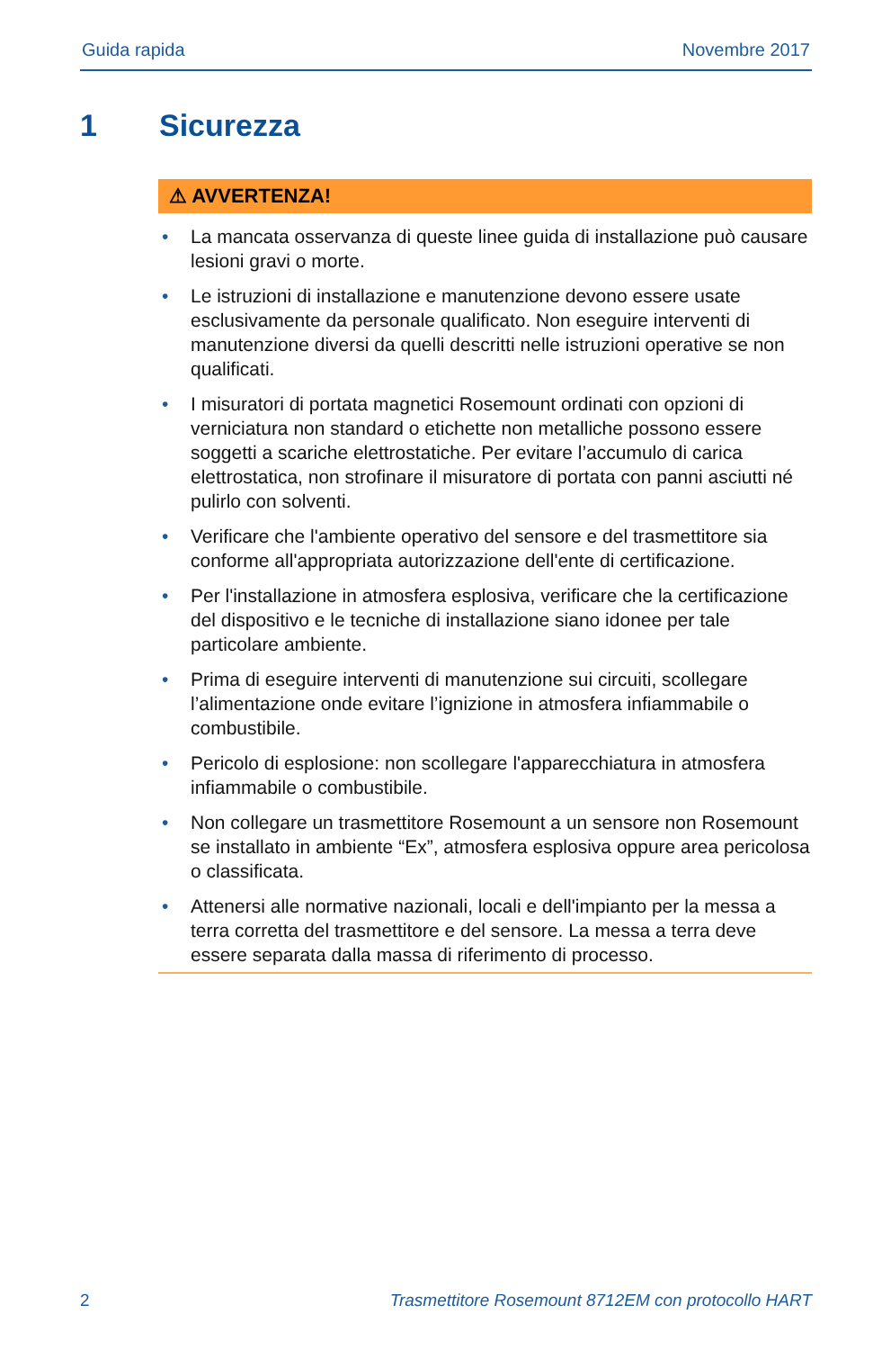Guida rapida Novembre 2017
1 Sicurezza
⚠ AVVERTENZA!
• La mancata osservanza di queste linee guida di installazione può causare lesioni gravi o morte.
• Le istruzioni di installazione e manutenzione devono essere usate esclusivamente da personale qualificato. Non eseguire interventi di manutenzione diversi da quelli descritti nelle istruzioni operative se non qualificati.
• I misuratori di portata magnetici Rosemount ordinati con opzioni di verniciatura non standard o etichette non metalliche possono essere soggetti a scariche elettrostatiche. Per evitare l’accumulo di carica elettrostatica, non strofinare il misuratore di portata con panni asciutti né pulirlo con solventi.
• Verificare che l'ambiente operativo del sensore e del trasmettitore sia conforme all'appropriata autorizzazione dell'ente di certificazione.
• Per l'installazione in atmosfera esplosiva, verificare che la certificazione del dispositivo e le tecniche di installazione siano idonee per tale particolare ambiente.
• Prima di eseguire interventi di manutenzione sui circuiti, scollegare l’alimentazione onde evitare l’ignizione in atmosfera infiammabile o combustibile.
• Pericolo di esplosione: non scollegare l'apparecchiatura in atmosfera infiammabile o combustibile.
• Non collegare un trasmettitore Rosemount a un sensore non Rosemount se installato in ambiente “Ex”, atmosfera esplosiva oppure area pericolosa o classificata.
• Attenersi alle normative nazionali, locali e dell'impianto per la messa a terra corretta del trasmettitore e del sensore. La messa a terra deve essere separata dalla massa di riferimento di processo.
2 Trasmettitore Rosemount 8712EM con protocollo HART